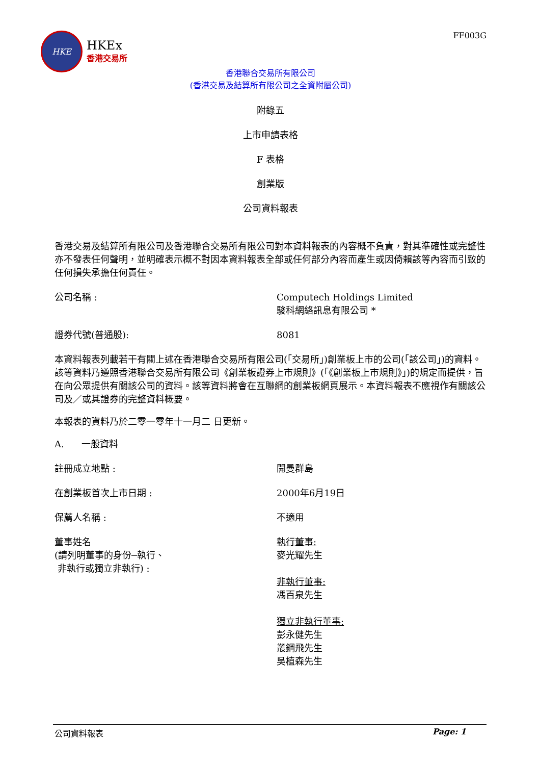HKE
HKEx
香港交易所
FF003G
香港聯合交易所有限公司
(香港交易及結算所有限公司之全資附屬公司)
附錄五
上市申請表格
F 表格
創業版
公司資料報表
香港交易及結算所有限公司及香港聯合交易所有限公司對本資料報表的內容概不負責，對其準確性或完整性亦不發表任何聲明，並明確表示概不對因本資料報表全部或任何部分內容而產生或因倚賴該等內容而引致的任何損失承擔任何責任。
公司名稱 : Computech Holdings Limited
駿科網絡訊息有限公司 *
證券代號(普通股): 8081
本資料報表列載若干有關上述在香港聯合交易所有限公司(「交易所」)創業板上市的公司(「該公司」)的資料。該等資料乃遵照香港聯合交易所有限公司《創業板證券上市規則》(「《創業板上市規則》」)的規定而提供，旨在向公眾提供有關該公司的資料。該等資料將會在互聯網的創業板網頁展示。本資料報表不應視作有關該公司及／或其證券的完整資料概要。
本報表的資料乃於二零一零年十一月二 日更新。
A. 一般資料
註冊成立地點 : 開曼群島
在創業板首次上市日期 : 2000年6月19日
保薦人名稱 : 不適用
董事姓名
(請列明董事的身份─執行、
非執行或獨立非執行) :
執行董事:
麥光耀先生
非執行董事:
馮百泉先生
獨立非執行董事:
彭永健先生
叢鋼飛先生
吳植森先生
公司資料報表 Page: 1